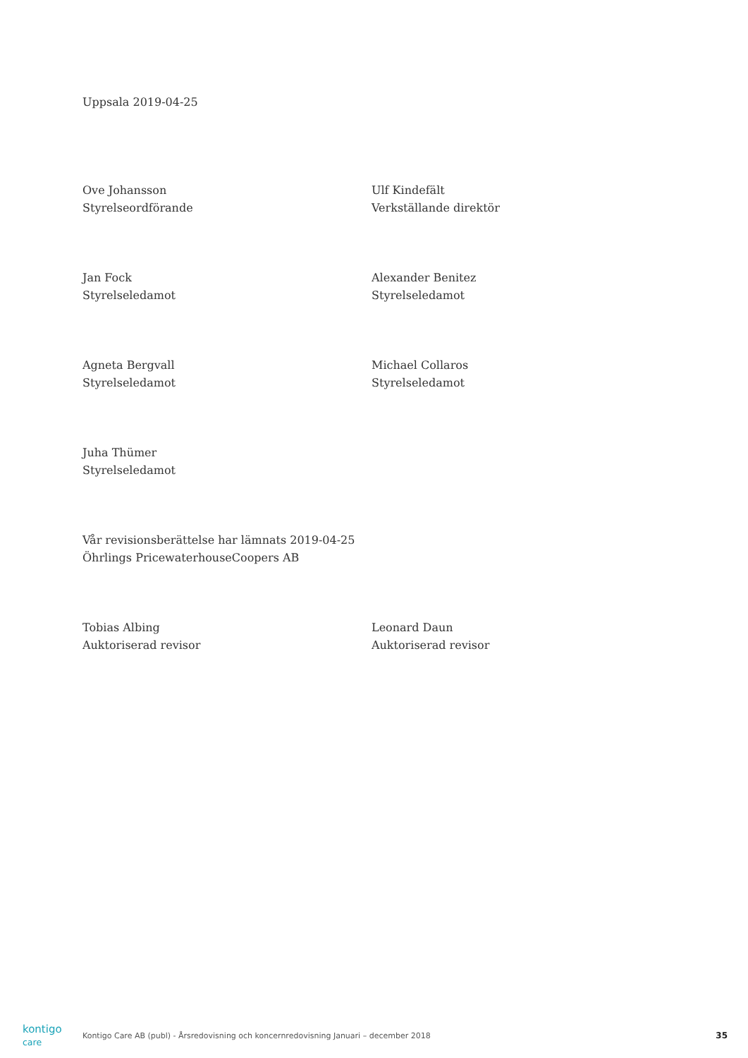Uppsala 2019-04-25
Ove Johansson
Styrelseordförande
Ulf Kindefält
Verkställande direktör
Jan Fock
Styrelseledamot
Alexander Benitez
Styrelseledamot
Agneta Bergvall
Styrelseledamot
Michael Collaros
Styrelseledamot
Juha Thümer
Styrelseledamot
Vår revisionsberättelse har lämnats 2019-04-25
Öhrlings PricewaterhouseCoopers AB
Tobias Albing
Auktoriserad revisor
Leonard Daun
Auktoriserad revisor
kontigo care
Kontigo Care AB (publ) - Årsredovisning och koncernredovisning Januari – december 2018
35